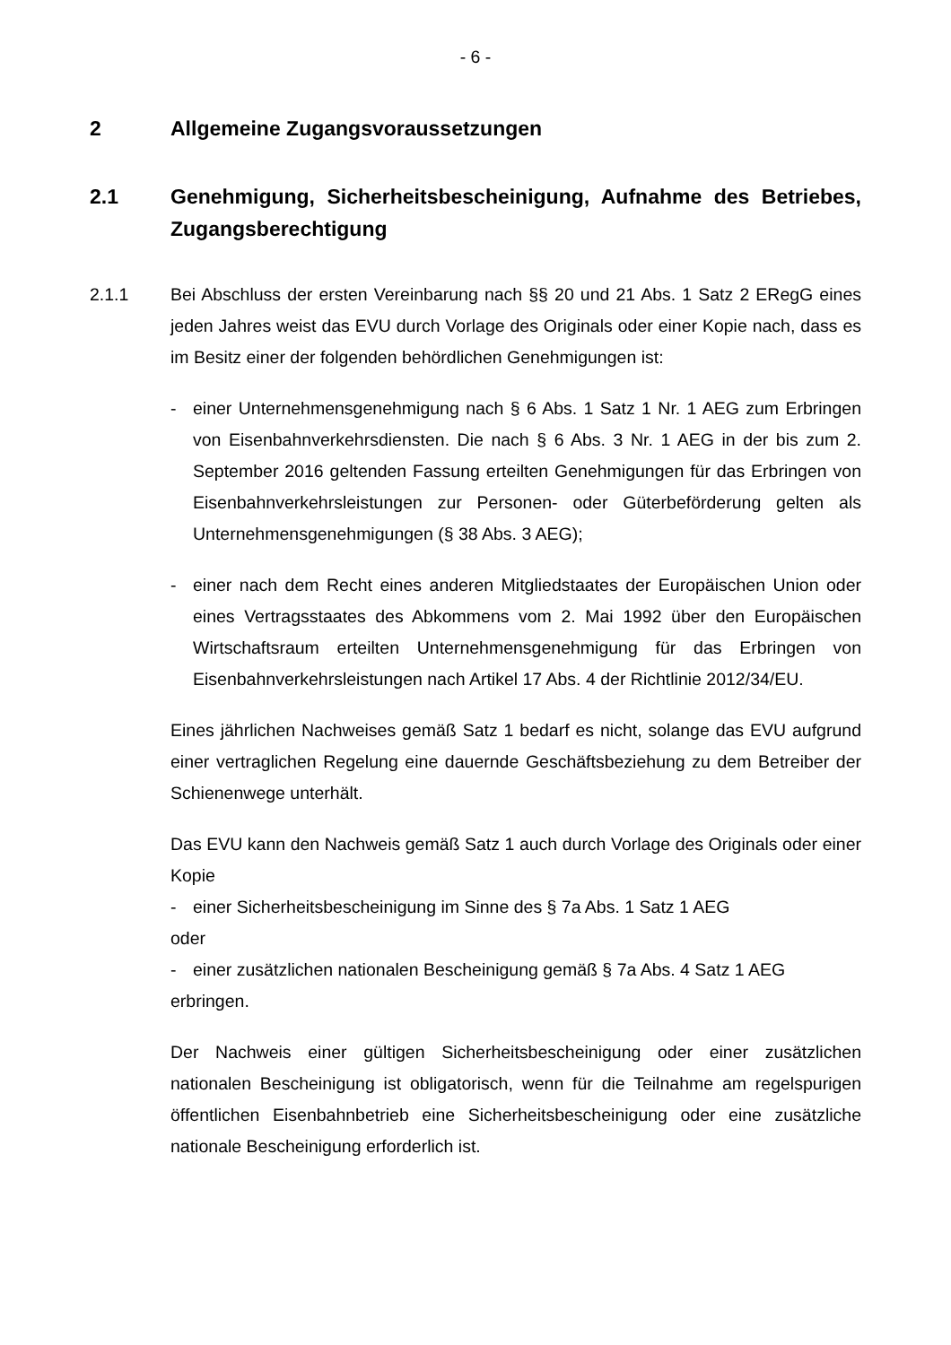- 6 -
2 Allgemeine Zugangsvoraussetzungen
2.1 Genehmigung, Sicherheitsbescheinigung, Aufnahme des Betriebes, Zugangsberechtigung
2.1.1 Bei Abschluss der ersten Vereinbarung nach §§ 20 und 21 Abs. 1 Satz 2 ERegG eines jeden Jahres weist das EVU durch Vorlage des Originals oder einer Kopie nach, dass es im Besitz einer der folgenden behördlichen Genehmigungen ist:
- einer Unternehmensgenehmigung nach § 6 Abs. 1 Satz 1 Nr. 1 AEG zum Erbringen von Eisenbahnverkehrsdiensten. Die nach § 6 Abs. 3 Nr. 1 AEG in der bis zum 2. September 2016 geltenden Fassung erteilten Genehmigungen für das Erbringen von Eisenbahnverkehrsleistungen zur Personen- oder Güterbeförderung gelten als Unternehmensgenehmigungen (§ 38 Abs. 3 AEG);
- einer nach dem Recht eines anderen Mitgliedstaates der Europäischen Union oder eines Vertragsstaates des Abkommens vom 2. Mai 1992 über den Europäischen Wirtschaftsraum erteilten Unternehmensgenehmigung für das Erbringen von Eisenbahnverkehrsleistungen nach Artikel 17 Abs. 4 der Richtlinie 2012/34/EU.
Eines jährlichen Nachweises gemäß Satz 1 bedarf es nicht, solange das EVU aufgrund einer vertraglichen Regelung eine dauernde Geschäftsbeziehung zu dem Betreiber der Schienenwege unterhält.
Das EVU kann den Nachweis gemäß Satz 1 auch durch Vorlage des Originals oder einer Kopie
- einer Sicherheitsbescheinigung im Sinne des § 7a Abs. 1 Satz 1 AEG
oder
- einer zusätzlichen nationalen Bescheinigung gemäß § 7a Abs. 4 Satz 1 AEG
erbringen.
Der Nachweis einer gültigen Sicherheitsbescheinigung oder einer zusätzlichen nationalen Bescheinigung ist obligatorisch, wenn für die Teilnahme am regelspurigen öffentlichen Eisenbahnbetrieb eine Sicherheitsbescheinigung oder eine zusätzliche nationale Bescheinigung erforderlich ist.